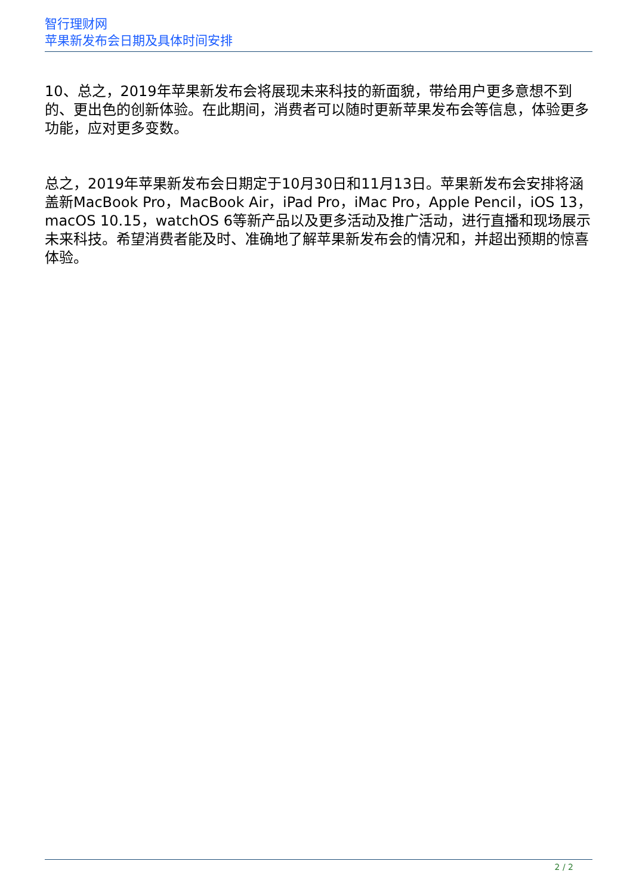智行理财网
苹果新发布会日期及具体时间安排
10、总之，2019年苹果新发布会将展现未来科技的新面貌，带给用户更多意想不到的、更出色的创新体验。在此期间，消费者可以随时更新苹果发布会等信息，体验更多功能，应对更多变数。
总之，2019年苹果新发布会日期定于10月30日和11月13日。苹果新发布会安排将涵盖新MacBook Pro，MacBook Air，iPad Pro，iMac Pro，Apple Pencil，iOS 13，macOS 10.15，watchOS 6等新产品以及更多活动及推广活动，进行直播和现场展示未来科技。希望消费者能及时、准确地了解苹果新发布会的情况和，并超出预期的惊喜体验。
2 / 2